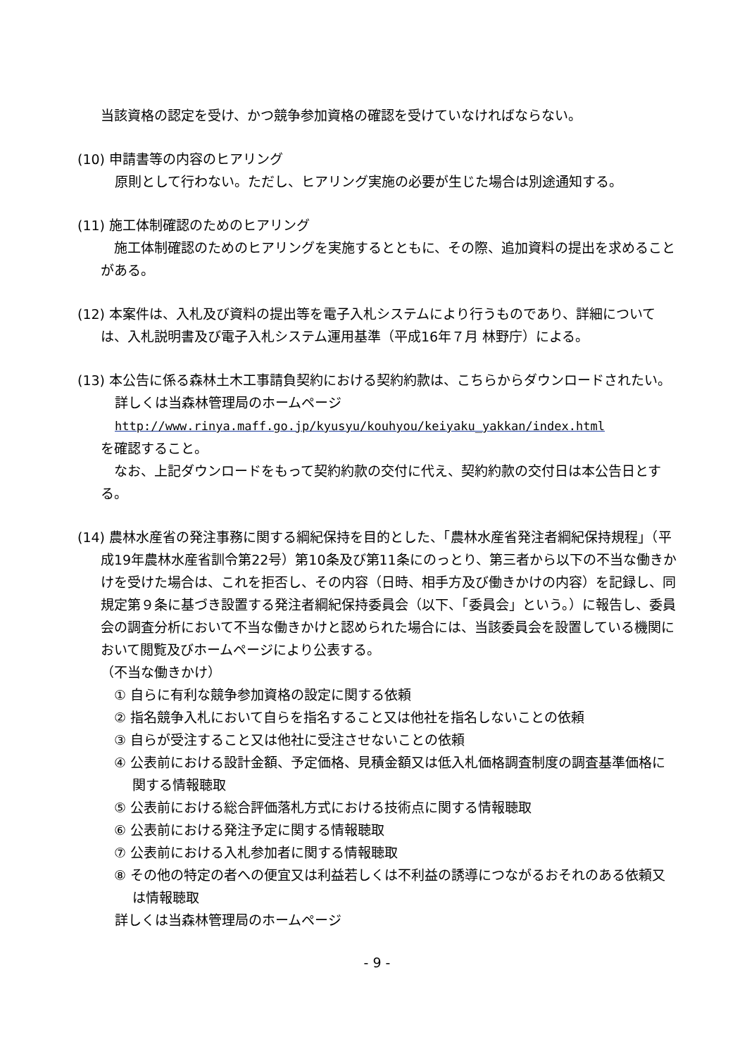当該資格の認定を受け、かつ競争参加資格の確認を受けていなければならない。
(10) 申請書等の内容のヒアリング
原則として行わない。ただし、ヒアリング実施の必要が生じた場合は別途通知する。
(11) 施工体制確認のためのヒアリング
　施工体制確認のためのヒアリングを実施するとともに、その際、追加資料の提出を求めることがある。
(12) 本案件は、入札及び資料の提出等を電子入札システムにより行うものであり、詳細については、入札説明書及び電子入札システム運用基準（平成16年７月 林野庁）による。
(13) 本公告に係る森林土木工事請負契約における契約約款は、こちらからダウンロードされたい。
詳しくは当森林管理局のホームページ
http://www.rinya.maff.go.jp/kyusyu/kouhyou/keiyaku_yakkan/index.html
を確認すること。
　なお、上記ダウンロードをもって契約約款の交付に代え、契約約款の交付日は本公告日とする。
(14) 農林水産省の発注事務に関する綱紀保持を目的とした、「農林水産省発注者綱紀保持規程」（平成19年農林水産省訓令第22号）第10条及び第11条にのっとり、第三者から以下の不当な働きかけを受けた場合は、これを拒否し、その内容（日時、相手方及び働きかけの内容）を記録し、同規定第９条に基づき設置する発注者綱紀保持委員会（以下、「委員会」という。）に報告し、委員会の調査分析において不当な働きかけと認められた場合には、当該委員会を設置している機関において閲覧及びホームページにより公表する。
（不当な働きかけ）
　① 自らに有利な競争参加資格の設定に関する依頼
　② 指名競争入札において自らを指名すること又は他社を指名しないことの依頼
　③ 自らが受注すること又は他社に受注させないことの依頼
　④ 公表前における設計金額、予定価格、見積金額又は低入札価格調査制度の調査基準価格に関する情報聴取
　⑤ 公表前における総合評価落札方式における技術点に関する情報聴取
　⑥ 公表前における発注予定に関する情報聴取
　⑦ 公表前における入札参加者に関する情報聴取
　⑧ その他の特定の者への便宜又は利益若しくは不利益の誘導につながるおそれのある依頼又は情報聴取
詳しくは当森林管理局のホームページ
- 9 -